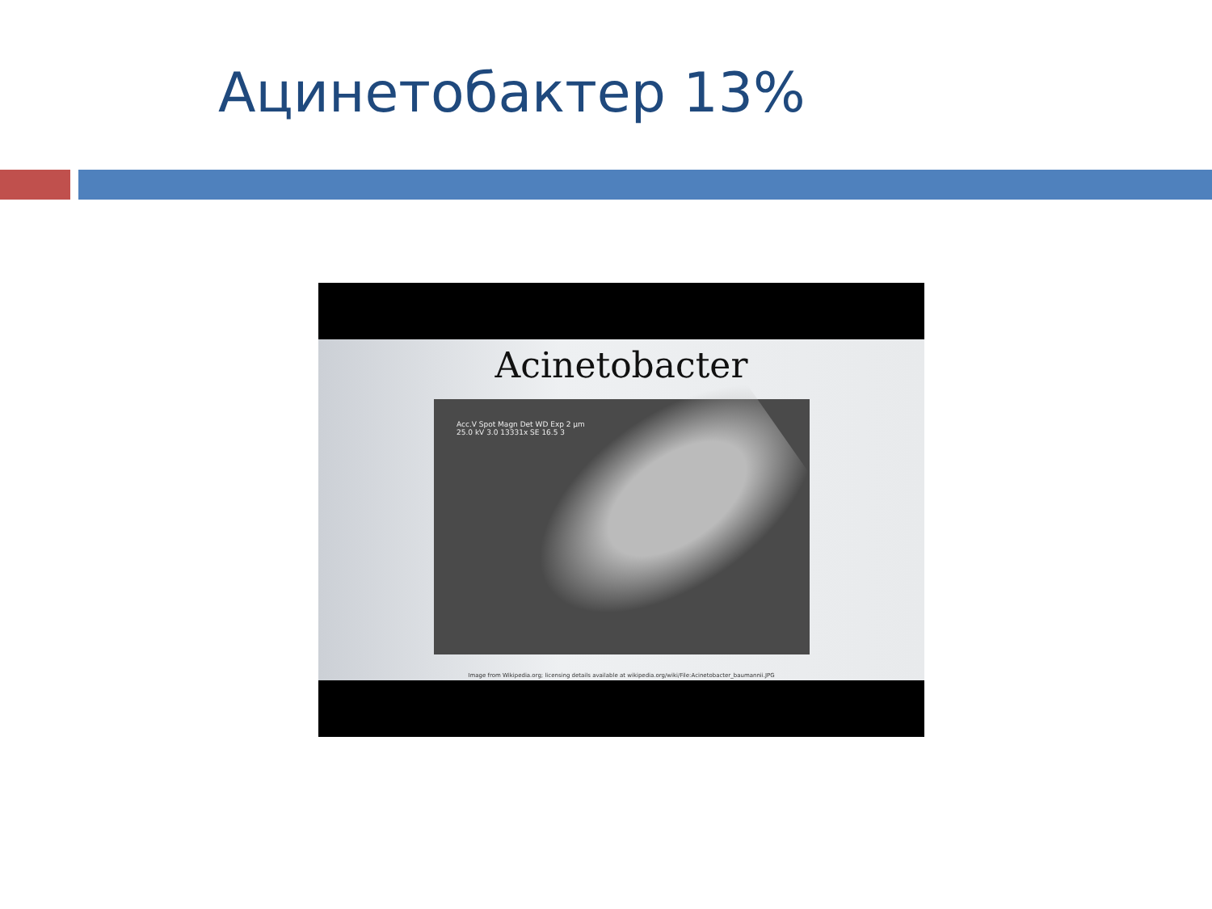Ацинетобактер 13%
Acinetobacter
Acc.V Spot Magn Det WD Exp 2 µm
25.0 kV 3.0 13331x SE 16.5 3
Image from Wikipedia.org; licensing details available at wikipedia.org/wiki/File:Acinetobacter_baumannii.JPG